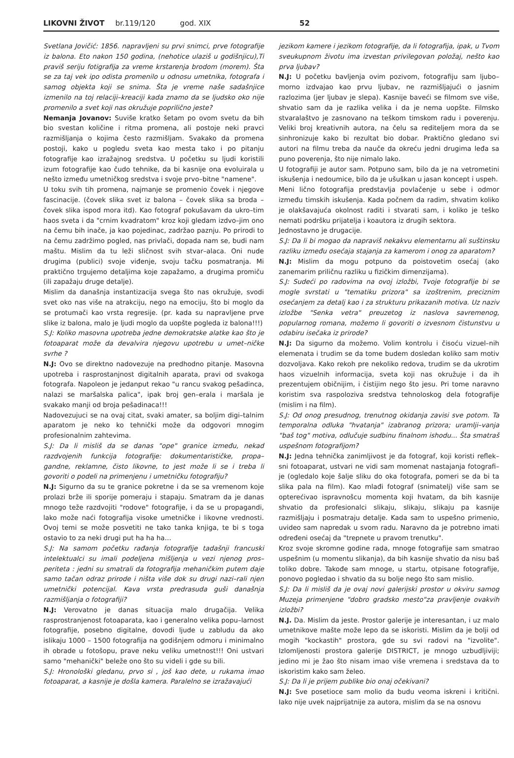LIKOVNI ŽIVOT br.119/120 god. XIX 52
Svetlana Jovičić: 1856. napravljeni su prvi snimci, prve fotografije iz balona. Eto nakon 150 godina, (nehotice ulaziš u godišnjicu),Ti praviš seriju fotigrafija za vreme krstarenja brodom (morem). Šta se za taj vek ipo odista promenilo u odnosu umetnika, fotografa i samog objekta koji se snima. Šta je vreme naše sadašnjice izmenilo na toj relaciji–kreaciji kada znamo da se ljudsko oko nije promenilo a svet koji nas okružuje poprilično jeste?
Nemanja Jovanov: Suviše kratko šetam po ovom svetu da bih bio svestan količine i ritma promena, ali postoje neki pravci razmišljanja o kojima često razmišljam. Svakako da promena postoji, kako u pogledu sveta kao mesta tako i po pitanju fotografije kao izražajnog sredstva. U početku su ljudi koristili izum fotografije kao čudo tehnike, da bi kasnije ona evoluirala u nešto između umetničkog sredstva i svoje prvo–bitne "namene".
U toku svih tih promena, najmanje se promenio čovek i njegove fascinacije. (čovek slika svet iz balona – čovek slika sa broda – čovek slika ispod mora itd). Kao fotograf pokušavam da ukro–tim haos sveta i da "crnim kvadratom" kroz koji gledam izdvo–jim ono na čemu bih inače, ja kao pojedinac, zadržao paznju. Po prirodi to na čemu zadržimo pogled, nas privlači, dopada nam se, budi nam maštu. Mislim da tu leži sličnost svih stvar–alaca. Oni nude drugima (publici) svoje viđenje, svoju tačku posmatranja. Mi praktično trgujemo detaljima koje zapažamo, a drugima promiču (ili zapažaju druge detalje).
Mislim da današnja instantizacija svega što nas okružuje, svodi svet oko nas više na atrakciju, nego na emociju, što bi moglo da se protumači kao vrsta regresije. (pr. kada su napravljene prve slike iz balona, malo je ljudi moglo da uopšte pogleda iz balona!!!)
S.J: Koliko masovna upotreba jedne demokratske alatke kao što je fotoaparat može da devalvira njegovu upotrebu u umet–ničke svrhe ?
N.J: Ovo se direktno nadovezuje na predhodno pitanje. Masovna upotreba i rasprostanjnost digitalnih aparata, pravi od svakoga fotografa. Napoleon je jedanput rekao "u rancu svakog pešadinca, nalazi se maršalska palica", ipak broj gen–erala i maršala je svakako manji od broja pešadinaca!!!
Nadovezujuci se na ovaj citat, svaki amater, sa boljim digi–talnim aparatom je neko ko tehnički može da odgovori mnogim profesionalnim zahtevima.
S.J: Da li misliš da se danas "ope" granice između, nekad razdvojenih funkcija fotografije: dokumentarističke, propa–gandne, reklamne, čisto likovne, to jest može li se i treba li govoriti o podeli na primenjenu i umetničku fotografiju?
N.J: Sigurno da su te granice pokretne i da se sa vremenom koje prolazi brže ili sporije pomeraju i stapaju. Smatram da je danas mnogo teže razdvojiti "rodove" fotografije, i da se u propagandi, lako može naći fotografija visoke umetničke i likovne vrednosti. Ovoj temi se može posvetiti ne tako tanka knjiga, te bi s toga ostavio to za neki drugi put ha ha ha…
S.J: Na samom početku rađanja fotografije tadašnji francuski intelektualci su imali podeljena mišljenja u vezi njenog pros–periteta : jedni su smatrali da fotografija mehaničkim putem daje samo tačan odraz prirode i ništa više dok su drugi nazi–rali njen umetnički potencijal. Kava vrsta predrasuda guši današnja razmišljanja o fotografiji?
N.J: Verovatno je danas situacija malo drugačija. Velika rasprostranjenost fotoaparata, kao i generalno velika popu–larnost fotografije, posebno digitalne, dovodi ljude u zabludu da ako islikaju 1000 – 1500 fotografija na godišnjem odmoru i minimalno ih obrade u fotošopu, prave neku veliku umetnost!!! Oni ustvari samo "mehanički" beleže ono što su videli i gde su bili.
S.J: Hronološki gledanu, prvo si , još kao dete, u rukama imao fotoaparat, a kasnije je došla kamera. Paralelno se izražavajući
jezikom kamere i jezikom fotografije, da li fotografija, ipak, u Tvom sveukupnom životu ima izvestan privilegovan položaj, nešto kao prva ljubav?
N.J: U početku bavljenja ovim pozivom, fotografiju sam ljubo–morno izdvajao kao prvu ljubav, ne razmišljajući o jasnim razlozima (jer ljubav je slepa). Kasnije baveći se filmom sve više, shvatio sam da je razlika velika i da je nema uopšte. Filmsko stvaralaštvo je zasnovano na teškom timskom radu i poverenju. Veliki broj kreativnih autora, na čelu sa rediteljem mora da se sinhronizuje kako bi rezultat bio dobar. Praktično gledano svi autori na filmu treba da nauče da okreću jedni drugima leđa sa puno poverenja, što nije nimalo lako.
U fotografiji je autor sam. Potpuno sam, bilo da je na vetrometini iskušenja i nedoumice, bilo da je ušuškan u jasan koncept i uspeh.
Meni lično fotografija predstavlja povlačenje u sebe i odmor između timskih iskušenja. Kada počnem da radim, shvatim koliko je olakšavajuća okolnost raditi i stvarati sam, i koliko je teško nemati podršku prijatelja i koautora iz drugih sektora.
Jednostavno je drugacije.
S.J: Da li bi mogao da napraviš nekakvu elementarnu ali suštinsku razliku između osećaja stajanja za kamerom i onog za aparatom?
N.J: Mislim da mogu potpuno da poistovetim osećaj (ako zanemarim priličnu razliku u fizičkim dimenzijama).
S.J: Sudeći po radovima na ovoj izložbi, Tvoje fotografije bi se mogle svrstati u "tematiku prizora" sa izoštrenim, preciznim osećanjem za detalj kao i za strukturu prikazanih motiva. Uz naziv izložbe "Senka vetra" preuzetog iz naslova savremenog, popularnog romana, možemo li govoriti o izvesnom čistunstvu u odabiru isečaka iz prirode?
N.J: Da sigurno da možemo. Volim kontrolu i čisoću vizuel–nih elemenata i trudim se da tome budem dosledan koliko sam motiv dozvoljava. Kako rekoh pre nekoliko redova, trudim se da ukrotim haos vizuelnih informacija, sveta koji nas okružuje i da ih prezentujem običnijim, i čistijim nego što jesu. Pri tome naravno koristim sva raspoloziva sredstva tehnoloskog dela fotografije (mislim i na film).
S.J: Od onog presudnog, trenutnog okidanja zavisi sve potom. Ta temporalna odluka "hvatanja" izabranog prizora; uramlji–vanja "baš tog" motiva, odlučuje sudbinu finalnom ishodu... Šta smatraš uspešnom fotografijom?
N.J: Jedna tehnička zanimljivost je da fotograf, koji koristi reflek–sni fotoaparat, ustvari ne vidi sam momenat nastajanja fotografi–je (ogledalo koje šalje sliku do oka fotografa, pomeri se da bi ta slika pala na film). Kao mlađi fotograf (snimatelj) više sam se opterećivao ispravnošcu momenta koji hvatam, da bih kasnije shvatio da profesionalci slikaju, slikaju, slikaju pa kasnije razmišljaju i posmatraju detalje. Kada sam to uspešno primenio, uvideo sam napredak u svom radu. Naravno da je potrebno imati određeni osećaj da "trepnete u pravom trenutku".
Kroz svoje skromne godine rada, mnoge fotografije sam smatrao uspešnim (u momentu slikanja), da bih kasnije shvatio da nisu baš toliko dobre. Takođe sam mnoge, u startu, otpisane fotografije, ponovo pogledao i shvatio da su bolje nego što sam mislio.
S.J: Da li misliš da je ovaj novi galerijski prostor u okviru samog Muzeja primenjene "dobro gradsko mesto"za pravljenje ovakvih izložbi?
N.J. Da. Mislim da jeste. Prostor galerije je interesantan, i uz malo umetnikove mašte može lepo da se iskoristi. Mislim da je bolji od mogih "kockastih" prostora, gde su svi radovi na "izvolite". Izlomljenosti prostora galerije DISTRICT, je mnogo uzbudljiviji; jedino mi je žao što nisam imao više vremena i sredstava da to iskoristim kako sam želeo.
S.J: Da li je prijem publike bio onaj očekivani?
N.J: Sve posetioce sam molio da budu veoma iskreni i kritični. Iako nije uvek najprijatnije za autora, mislim da se na osnovu